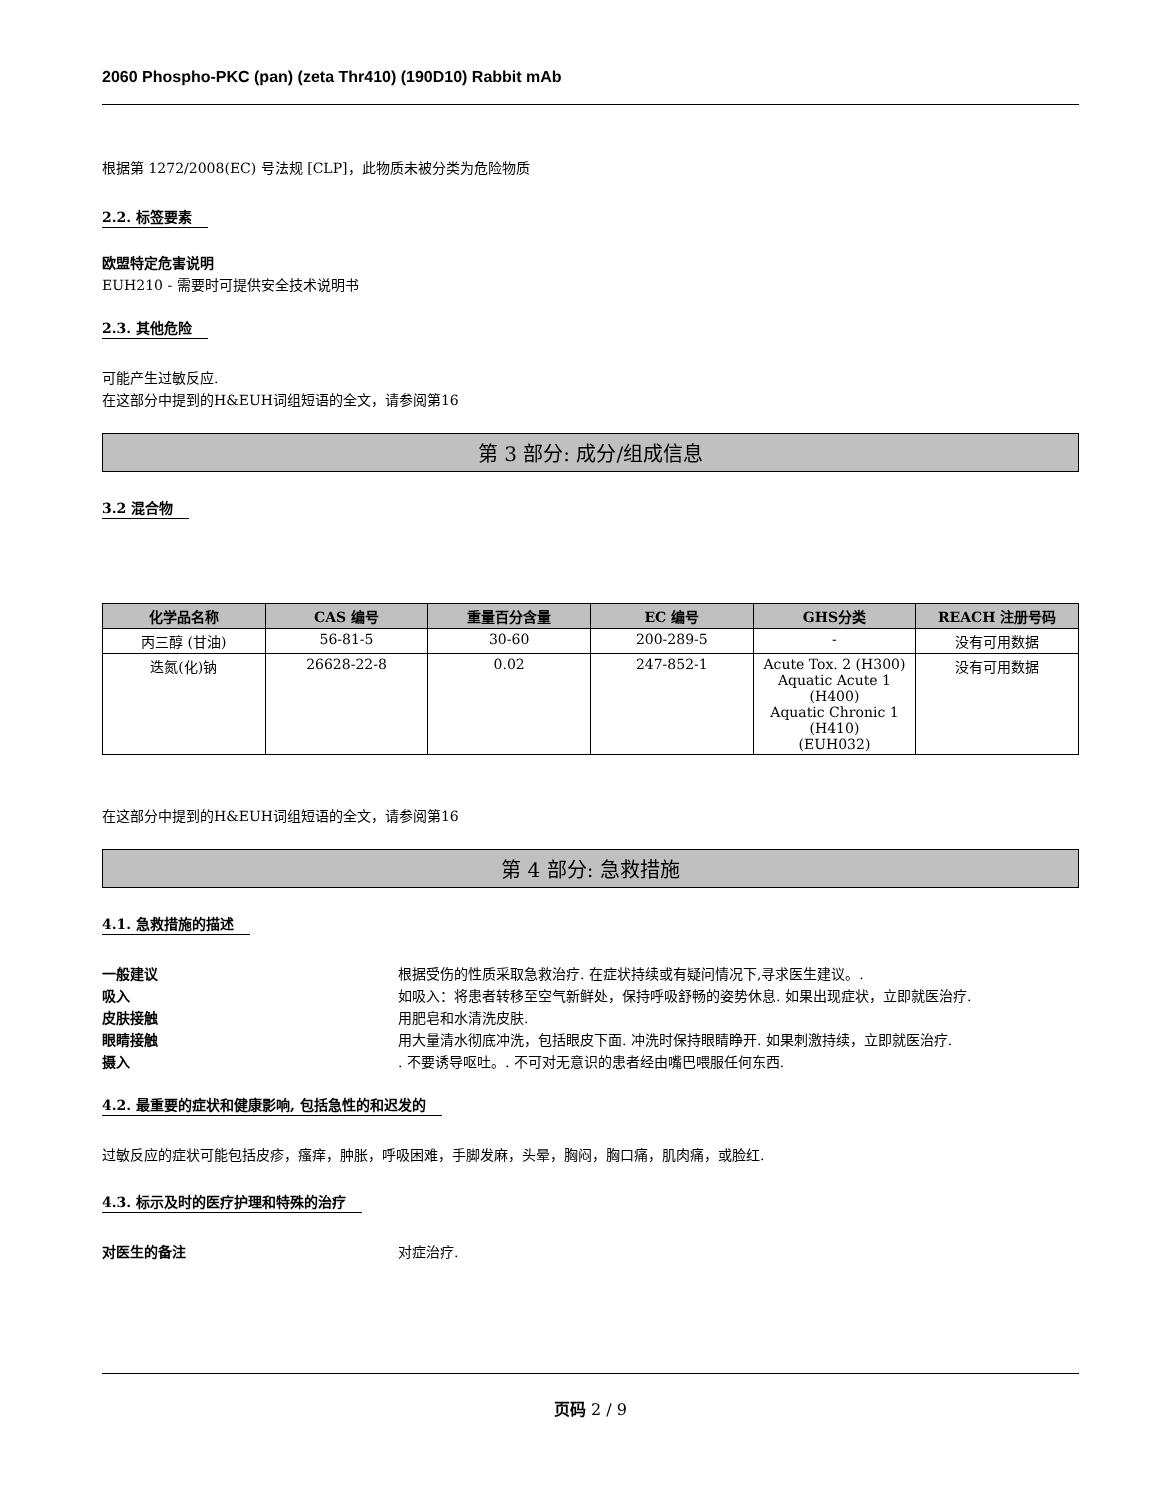2060 Phospho-PKC (pan) (zeta Thr410) (190D10) Rabbit mAb
根据第 1272/2008(EC) 号法规 [CLP]，此物质未被分类为危险物质
2.2. 标签要素
欧盟特定危害说明
EUH210 - 需要时可提供安全技术说明书
2.3. 其他危险
可能产生过敏反应.
在这部分中提到的H&EUH词组短语的全文，请参阅第16
第 3 部分: 成分/组成信息
3.2 混合物
| 化学品名称 | CAS 编号 | 重量百分含量 | EC 编号 | GHS分类 | REACH 注册号码 |
| --- | --- | --- | --- | --- | --- |
| 丙三醇 (甘油) | 56-81-5 | 30-60 | 200-289-5 | - | 没有可用数据 |
| 迭氮(化)钠 | 26628-22-8 | 0.02 | 247-852-1 | Acute Tox. 2 (H300) Aquatic Acute 1 (H400) Aquatic Chronic 1 (H410) (EUH032) | 没有可用数据 |
在这部分中提到的H&EUH词组短语的全文，请参阅第16
第 4 部分: 急救措施
4.1. 急救措施的描述
一般建议 根据受伤的性质采取急救治疗. 在症状持续或有疑问情况下,寻求医生建议。.
吸入 如吸入：将患者转移至空气新鲜处，保持呼吸舒畅的姿势休息. 如果出现症状，立即就医治疗.
皮肤接触 用肥皂和水清洗皮肤.
眼睛接触 用大量清水彻底冲洗，包括眼皮下面. 冲洗时保持眼睛睁开. 如果刺激持续，立即就医治疗.
摄入. 不要诱导呕吐。. 不可对无意识的患者经由嘴巴喂服任何东西.
4.2. 最重要的症状和健康影响, 包括急性的和迟发的
过敏反应的症状可能包括皮疹，瘙痒，肿胀，呼吸困难，手脚发麻，头晕，胸闷，胸口痛，肌肉痛，或脸红.
4.3. 标示及时的医疗护理和特殊的治疗
对医生的备注 对症治疗.
页码 2 / 9